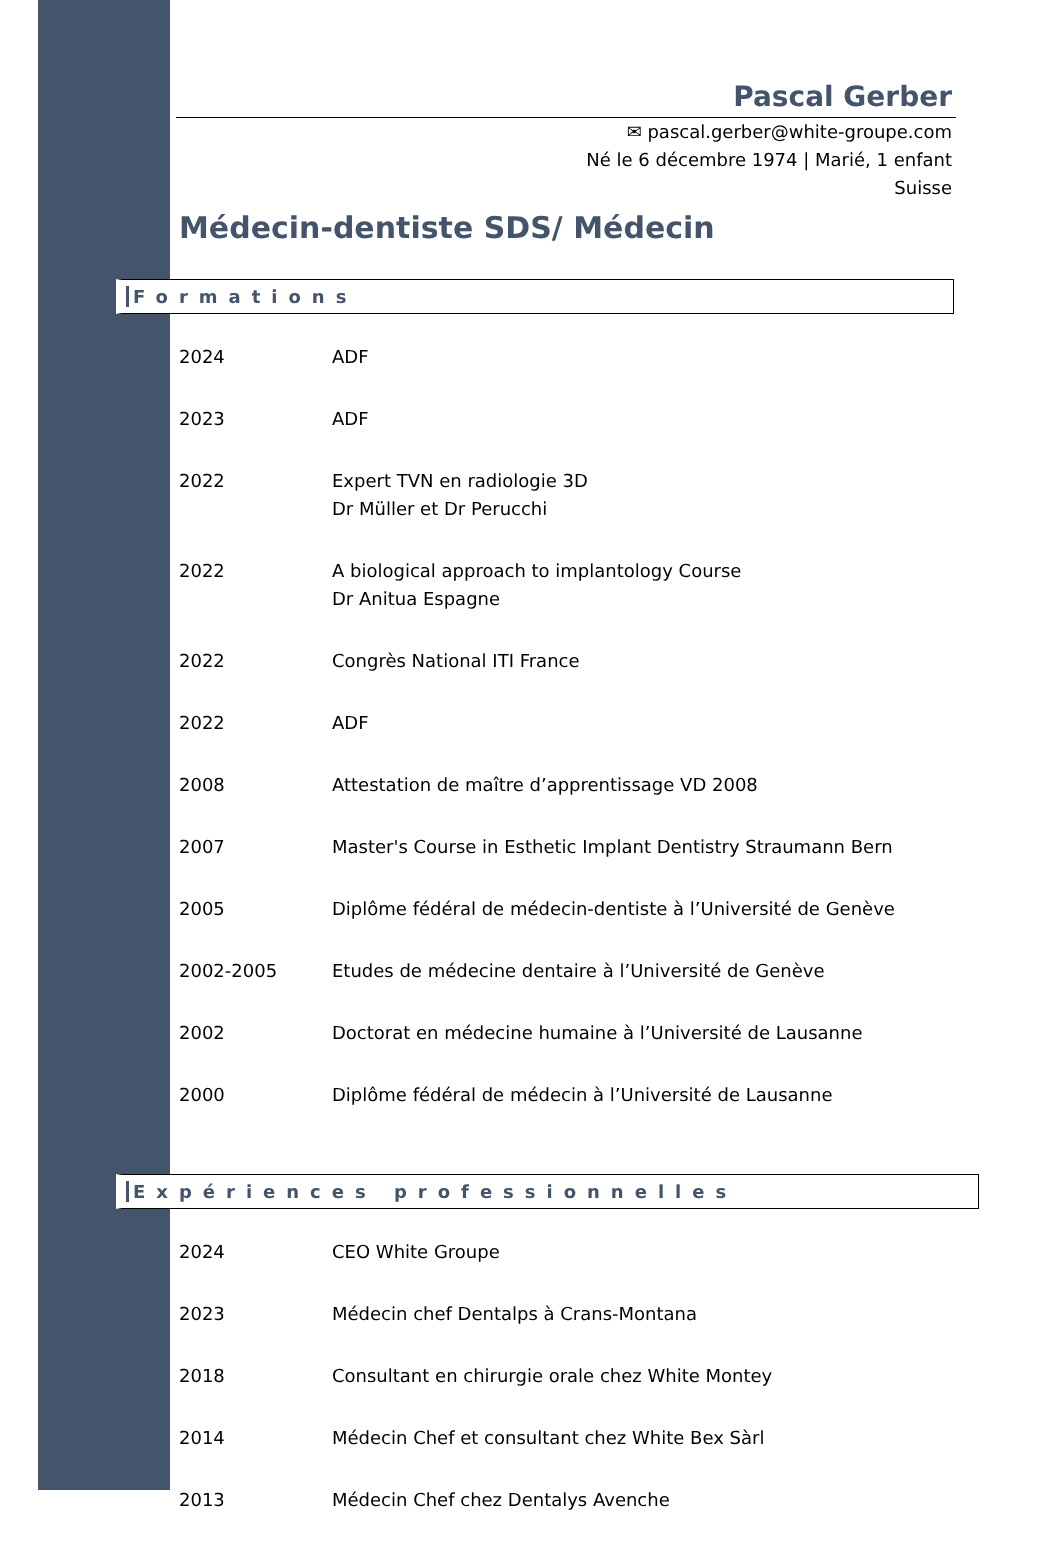Pascal Gerber
✉ pascal.gerber@white-groupe.com
Né le 6 décembre 1974 | Marié, 1 enfant
Suisse
Médecin-dentiste SDS/ Médecin
Formations
| 2024 | ADF |
| 2023 | ADF |
| 2022 | Expert TVN en radiologie 3D Dr Müller et Dr Perucchi |
| 2022 | A biological approach to implantology Course Dr Anitua Espagne |
| 2022 | Congrès National ITI France |
| 2022 | ADF |
| 2008 | Attestation de maître d’apprentissage VD 2008 |
| 2007 | Master's Course in Esthetic Implant Dentistry Straumann Bern |
| 2005 | Diplôme fédéral de médecin-dentiste à l’Université de Genève |
| 2002-2005 | Etudes de médecine dentaire à l’Université de Genève |
| 2002 | Doctorat en médecine humaine à l’Université de Lausanne |
| 2000 | Diplôme fédéral de médecin à l’Université de Lausanne |
Expériences professionnelles
| 2024 | CEO White Groupe |
| 2023 | Médecin chef Dentalps à Crans-Montana |
| 2018 | Consultant en chirurgie orale chez White Montey |
| 2014 | Médecin Chef et consultant chez White Bex Sàrl |
| 2013 | Médecin Chef chez Dentalys Avenche |